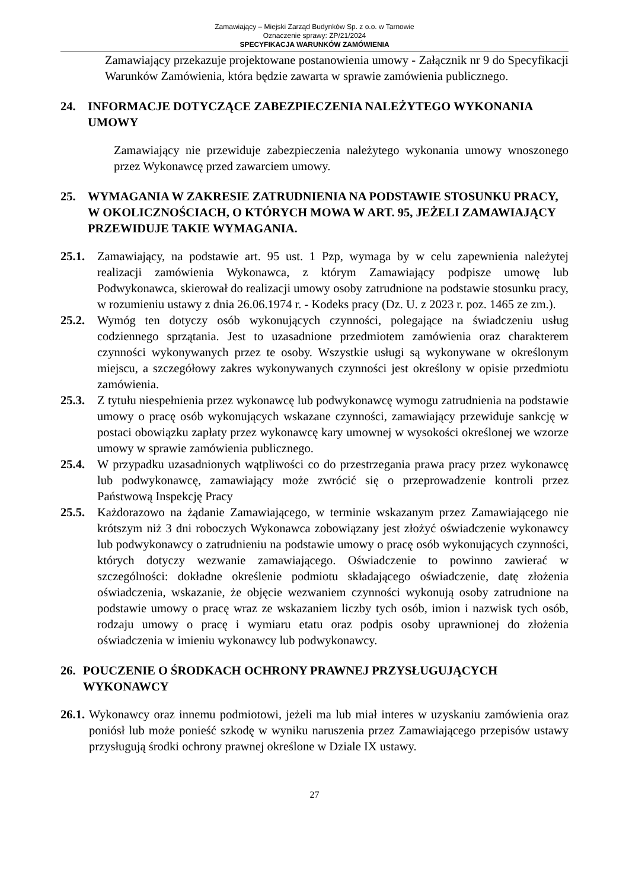Zamawiający – Miejski Zarząd Budynków Sp. z o.o. w Tarnowie
Oznaczenie sprawy: ZP/21/2024
SPECYFIKACJA WARUNKÓW ZAMÓWIENIA
Zamawiający przekazuje projektowane postanowienia umowy - Załącznik nr 9 do Specyfikacji Warunków Zamówienia, która będzie zawarta w sprawie zamówienia publicznego.
24. INFORMACJE DOTYCZĄCE ZABEZPIECZENIA NALEŻYTEGO WYKONANIA UMOWY
Zamawiający nie przewiduje zabezpieczenia należytego wykonania umowy wnoszonego przez Wykonawcę przed zawarciem umowy.
25. WYMAGANIA W ZAKRESIE ZATRUDNIENIA NA PODSTAWIE STOSUNKU PRACY, W OKOLICZNOŚCIACH, O KTÓRYCH MOWA W ART. 95, JEŻELI ZAMAWIAJĄCY PRZEWIDUJE TAKIE WYMAGANIA.
25.1. Zamawiający, na podstawie art. 95 ust. 1 Pzp, wymaga by w celu zapewnienia należytej realizacji zamówienia Wykonawca, z którym Zamawiający podpisze umowę lub Podwykonawca, skierował do realizacji umowy osoby zatrudnione na podstawie stosunku pracy, w rozumieniu ustawy z dnia 26.06.1974 r. - Kodeks pracy (Dz. U. z 2023 r. poz. 1465 ze zm.).
25.2. Wymóg ten dotyczy osób wykonujących czynności, polegające na świadczeniu usług codziennego sprzątania. Jest to uzasadnione przedmiotem zamówienia oraz charakterem czynności wykonywanych przez te osoby. Wszystkie usługi są wykonywane w określonym miejscu, a szczegółowy zakres wykonywanych czynności jest określony w opisie przedmiotu zamówienia.
25.3. Z tytułu niespełnienia przez wykonawcę lub podwykonawcę wymogu zatrudnienia na podstawie umowy o pracę osób wykonujących wskazane czynności, zamawiający przewiduje sankcję w postaci obowiązku zapłaty przez wykonawcę kary umownej w wysokości określonej we wzorze umowy w sprawie zamówienia publicznego.
25.4. W przypadku uzasadnionych wątpliwości co do przestrzegania prawa pracy przez wykonawcę lub podwykonawcę, zamawiający może zwrócić się o przeprowadzenie kontroli przez Państwową Inspekcję Pracy
25.5. Każdorazowo na żądanie Zamawiającego, w terminie wskazanym przez Zamawiającego nie krótszym niż 3 dni roboczych Wykonawca zobowiązany jest złożyć oświadczenie wykonawcy lub podwykonawcy o zatrudnieniu na podstawie umowy o pracę osób wykonujących czynności, których dotyczy wezwanie zamawiającego. Oświadczenie to powinno zawierać w szczególności: dokładne określenie podmiotu składającego oświadczenie, datę złożenia oświadczenia, wskazanie, że objęcie wezwaniem czynności wykonują osoby zatrudnione na podstawie umowy o pracę wraz ze wskazaniem liczby tych osób, imion i nazwisk tych osób, rodzaju umowy o pracę i wymiaru etatu oraz podpis osoby uprawnionej do złożenia oświadczenia w imieniu wykonawcy lub podwykonawcy.
26. POUCZENIE O ŚRODKACH OCHRONY PRAWNEJ PRZYSŁUGUJĄCYCH WYKONAWCY
26.1.
Wykonawcy oraz innemu podmiotowi, jeżeli ma lub miał interes w uzyskaniu zamówienia oraz poniósł lub może ponieść szkodę w wyniku naruszenia przez Zamawiającego przepisów ustawy przysługują środki ochrony prawnej określone w Dziale IX ustawy.
27